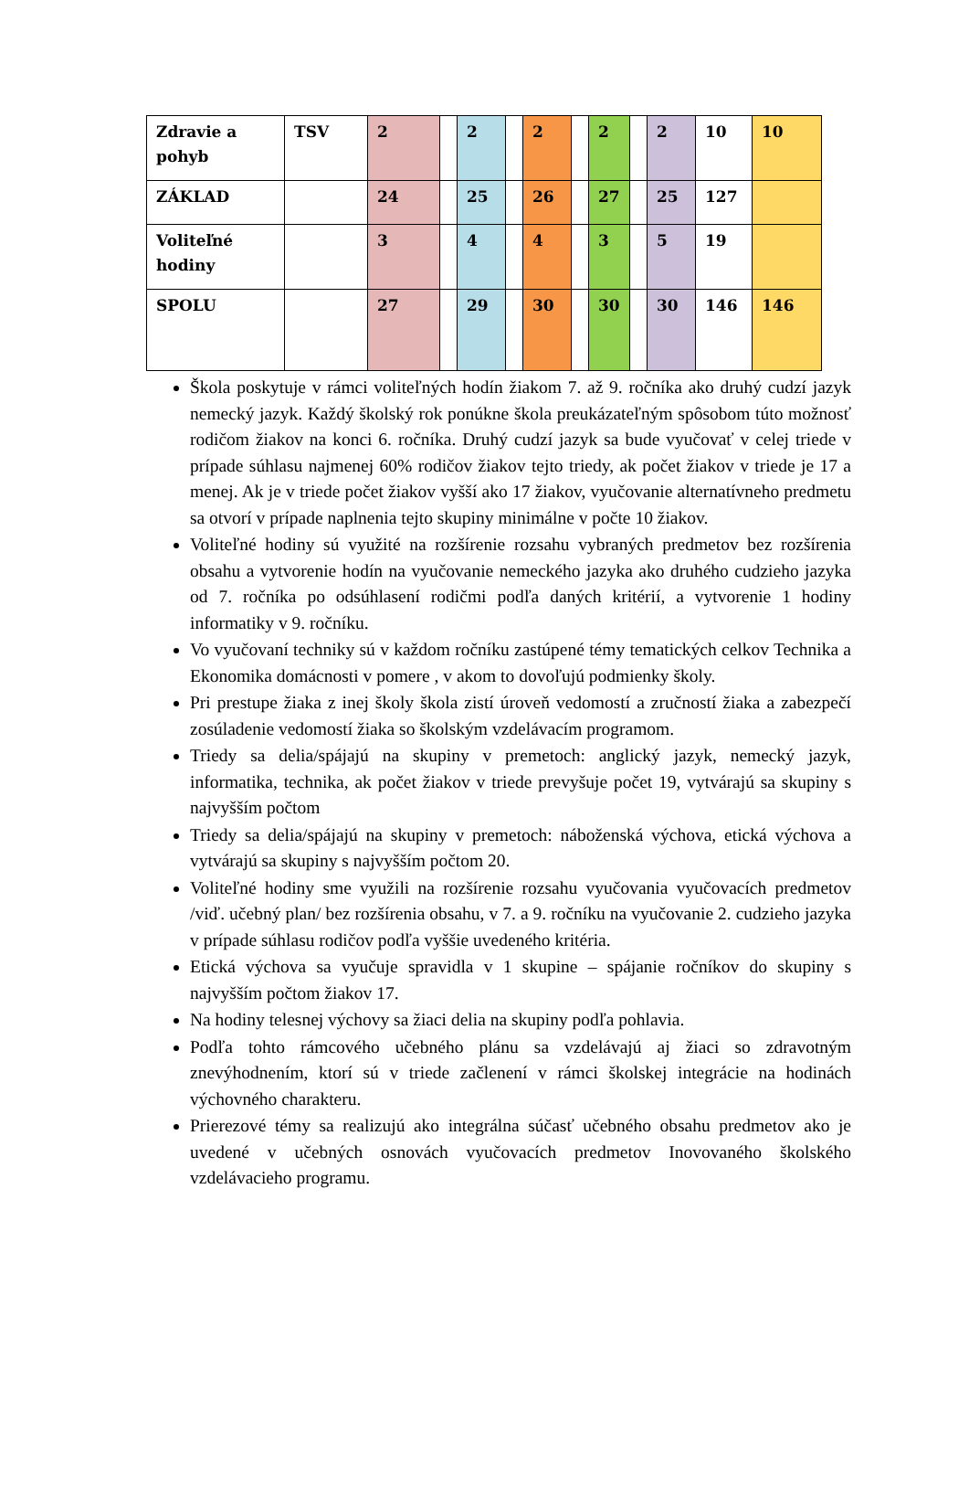| Zdravie a pohyb | TSV | 2 | | 2 | | 2 | | 2 | | 2 | 10 | 10 |
| ZÁKLAD | | 24 | | 25 | | 26 | | 27 | | 25 | 127 | |
| Voliteľné hodiny | | 3 | | 4 | | 4 | | 3 | | 5 | 19 | |
| SPOLU | | 27 | | 29 | | 30 | | 30 | | 30 | 146 | 146 |
Škola poskytuje v rámci voliteľných hodín žiakom 7. až 9. ročníka ako druhý cudzí jazyk nemecký jazyk. Každý školský rok ponúkne škola preukázateľným spôsobom túto možnosť rodičom žiakov na konci 6. ročníka. Druhý cudzí jazyk sa bude vyučovať v celej triede v prípade súhlasu najmenej 60% rodičov žiakov tejto triedy, ak počet žiakov v triede je 17 a menej. Ak je v triede počet žiakov vyšší ako 17 žiakov, vyučovanie alternatívneho predmetu sa otvorí v prípade naplnenia tejto skupiny minimálne v počte 10 žiakov.
Voliteľné hodiny sú využité na rozšírenie rozsahu vybraných predmetov bez rozšírenia obsahu a vytvorenie hodín na vyučovanie nemeckého jazyka ako druhého cudzieho jazyka od 7. ročníka po odsúhlasení rodičmi podľa daných kritérií, a vytvorenie 1 hodiny informatiky v 9. ročníku.
Vo vyučovaní techniky sú v každom ročníku zastúpené témy tematických celkov Technika a Ekonomika domácnosti v pomere , v akom to dovoľujú podmienky školy.
Pri prestupe žiaka z inej školy škola zistí úroveň vedomostí a zručností žiaka a zabezpečí zosúladenie vedomostí žiaka so školským vzdelávacím programom.
Triedy sa delia/spájajú na skupiny v premetoch: anglický jazyk, nemecký jazyk, informatika, technika, ak počet žiakov v triede prevyšuje počet 19, vytvárajú sa skupiny s najvyšším počtom
Triedy sa delia/spájajú na skupiny v premetoch: náboženská výchova, etická výchova a vytvárajú sa skupiny s najvyšším počtom 20.
Voliteľné hodiny sme využili na rozšírenie rozsahu vyučovania vyučovacích predmetov /viď. učebný plan/ bez rozšírenia obsahu, v 7. a 9. ročníku na vyučovanie 2. cudzieho jazyka v prípade súhlasu rodičov podľa vyššie uvedeného kritéria.
Etická výchova sa vyučuje spravidla v 1 skupine – spájanie ročníkov do skupiny s najvyšším počtom žiakov 17.
Na hodiny telesnej výchovy sa žiaci delia na skupiny podľa pohlavia.
Podľa tohto rámcového učebného plánu sa vzdelávajú aj žiaci so zdravotným znevýhodnením, ktorí sú v triede začlenení v rámci školskej integrácie na hodinách výchovného charakteru.
Prierezové témy sa realizujú ako integrálna súčasť učebného obsahu predmetov ako je uvedené v učebných osnovách vyučovacích predmetov Inovovaného školského vzdelávacieho programu.